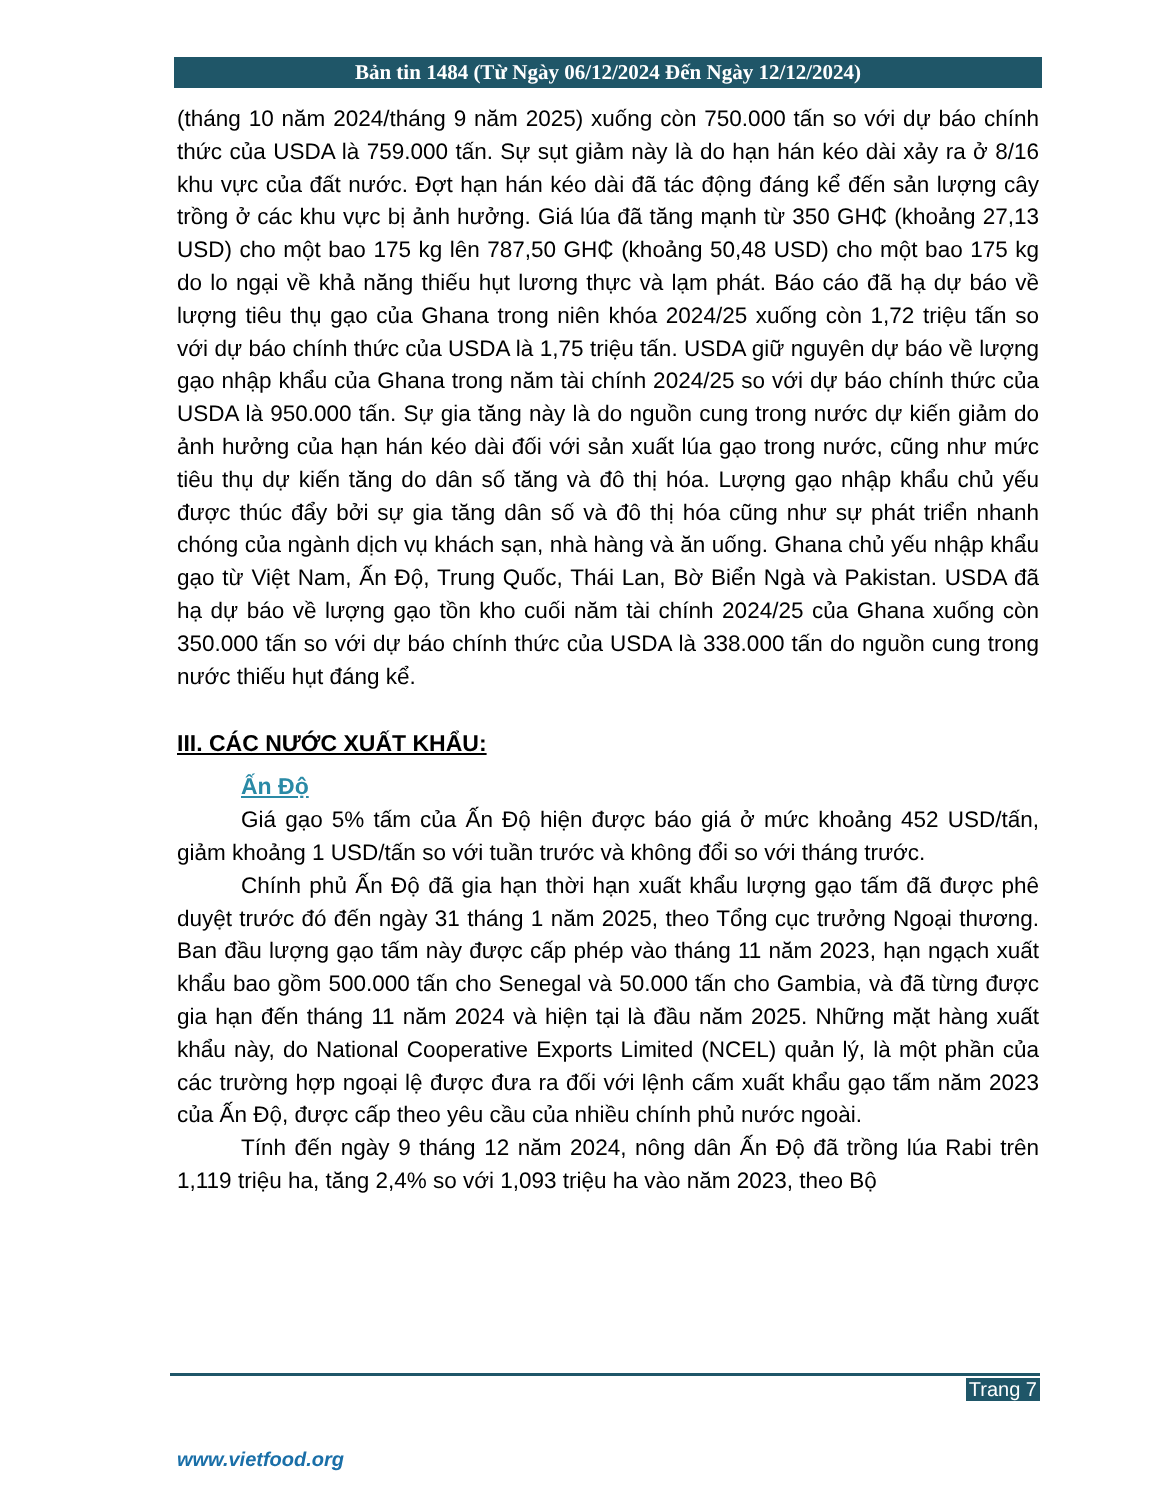Bản tin 1484 (Từ Ngày 06/12/2024 Đến Ngày 12/12/2024)
(tháng 10 năm 2024/tháng 9 năm 2025) xuống còn 750.000 tấn so với dự báo chính thức của USDA là 759.000 tấn. Sự sụt giảm này là do hạn hán kéo dài xảy ra ở 8/16 khu vực của đất nước. Đợt hạn hán kéo dài đã tác động đáng kể đến sản lượng cây trồng ở các khu vực bị ảnh hưởng. Giá lúa đã tăng mạnh từ 350 GH₵ (khoảng 27,13 USD) cho một bao 175 kg lên 787,50 GH₵ (khoảng 50,48 USD) cho một bao 175 kg do lo ngại về khả năng thiếu hụt lương thực và lạm phát. Báo cáo đã hạ dự báo về lượng tiêu thụ gạo của Ghana trong niên khóa 2024/25 xuống còn 1,72 triệu tấn so với dự báo chính thức của USDA là 1,75 triệu tấn. USDA giữ nguyên dự báo về lượng gạo nhập khẩu của Ghana trong năm tài chính 2024/25 so với dự báo chính thức của USDA là 950.000 tấn. Sự gia tăng này là do nguồn cung trong nước dự kiến giảm do ảnh hưởng của hạn hán kéo dài đối với sản xuất lúa gạo trong nước, cũng như mức tiêu thụ dự kiến tăng do dân số tăng và đô thị hóa. Lượng gạo nhập khẩu chủ yếu được thúc đẩy bởi sự gia tăng dân số và đô thị hóa cũng như sự phát triển nhanh chóng của ngành dịch vụ khách sạn, nhà hàng và ăn uống. Ghana chủ yếu nhập khẩu gạo từ Việt Nam, Ấn Độ, Trung Quốc, Thái Lan, Bờ Biển Ngà và Pakistan. USDA đã hạ dự báo về lượng gạo tồn kho cuối năm tài chính 2024/25 của Ghana xuống còn 350.000 tấn so với dự báo chính thức của USDA là 338.000 tấn do nguồn cung trong nước thiếu hụt đáng kể.
III. CÁC NƯỚC XUẤT KHẨU:
Ấn Độ
Giá gạo 5% tấm của Ấn Độ hiện được báo giá ở mức khoảng 452 USD/tấn, giảm khoảng 1 USD/tấn so với tuần trước và không đổi so với tháng trước.
Chính phủ Ấn Độ đã gia hạn thời hạn xuất khẩu lượng gạo tấm đã được phê duyệt trước đó đến ngày 31 tháng 1 năm 2025, theo Tổng cục trưởng Ngoại thương. Ban đầu lượng gạo tấm này được cấp phép vào tháng 11 năm 2023, hạn ngạch xuất khẩu bao gồm 500.000 tấn cho Senegal và 50.000 tấn cho Gambia, và đã từng được gia hạn đến tháng 11 năm 2024 và hiện tại là đầu năm 2025. Những mặt hàng xuất khẩu này, do National Cooperative Exports Limited (NCEL) quản lý, là một phần của các trường hợp ngoại lệ được đưa ra đối với lệnh cấm xuất khẩu gạo tấm năm 2023 của Ấn Độ, được cấp theo yêu cầu của nhiều chính phủ nước ngoài.
Tính đến ngày 9 tháng 12 năm 2024, nông dân Ấn Độ đã trồng lúa Rabi trên 1,119 triệu ha, tăng 2,4% so với 1,093 triệu ha vào năm 2023, theo Bộ
Trang 7
www.vietfood.org